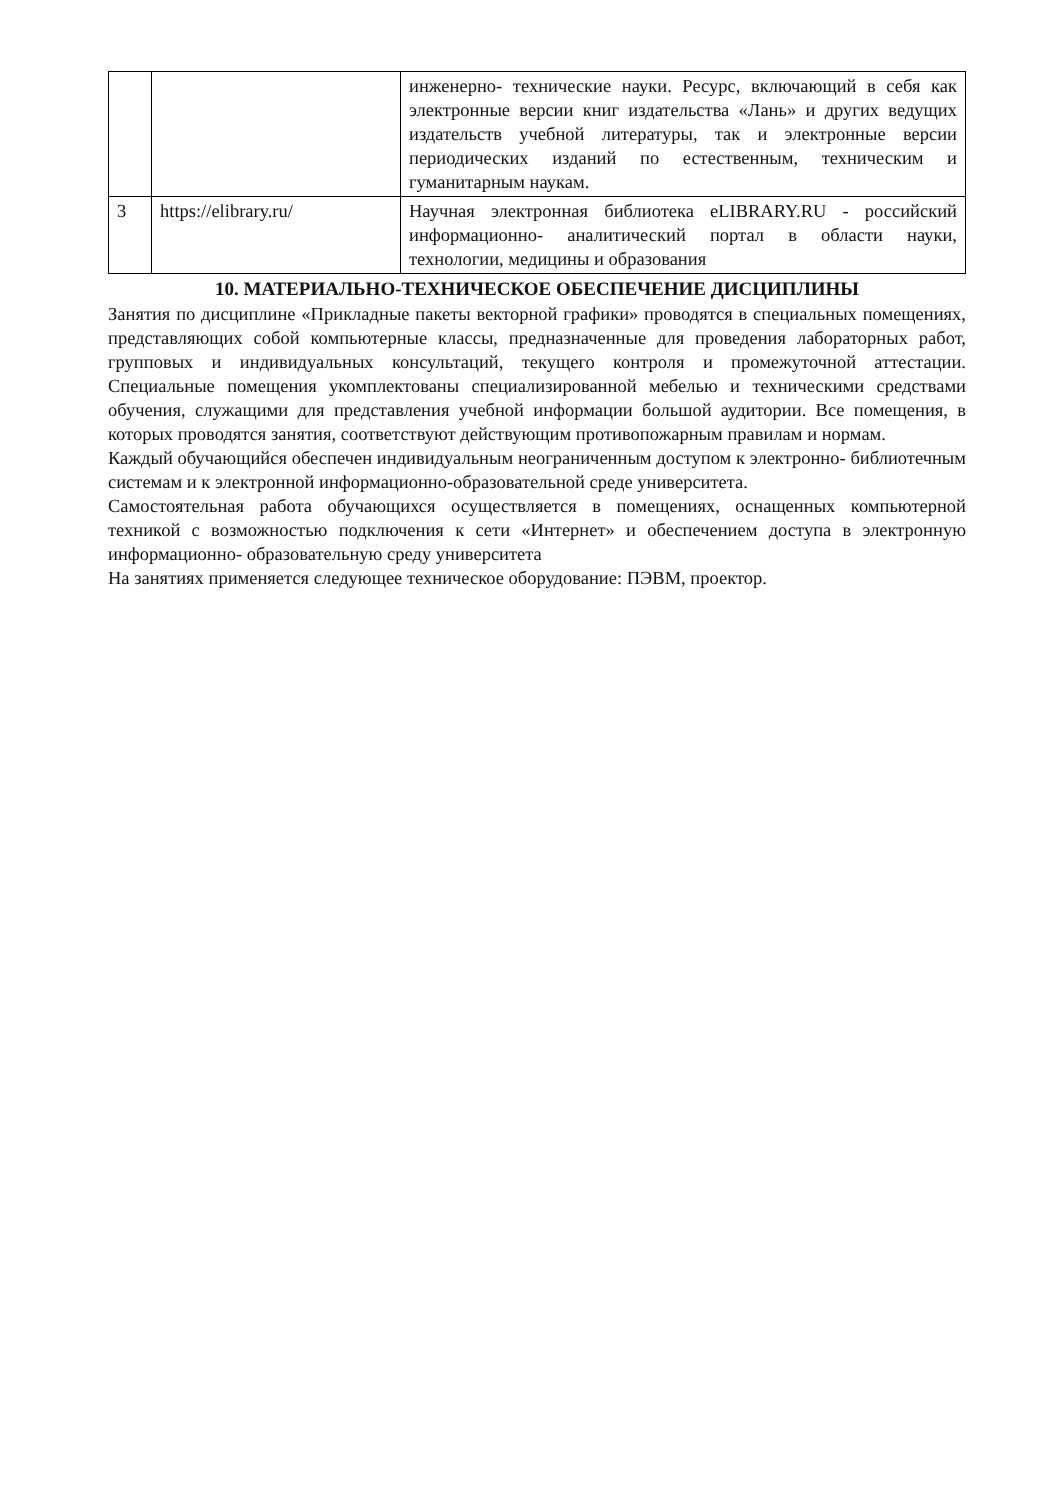| | | инженерно- технические науки. Ресурс, включающий в себя как электронные версии книг издательства «Лань» и других ведущих издательств учебной литературы, так и электронные версии периодических изданий по естественным, техническим и гуманитарным наукам. |
| 3 | https://elibrary.ru/ | Научная электронная библиотека eLIBRARY.RU - российский информационно- аналитический портал в области науки, технологии, медицины и образования |
10. МАТЕРИАЛЬНО-ТЕХНИЧЕСКОЕ ОБЕСПЕЧЕНИЕ ДИСЦИПЛИНЫ
Занятия по дисциплине «Прикладные пакеты векторной графики» проводятся в специальных помещениях, представляющих собой компьютерные классы, предназначенные для проведения лабораторных работ, групповых и индивидуальных консультаций, текущего контроля и промежуточной аттестации. Специальные помещения укомплектованы специализированной мебелью и техническими средствами обучения, служащими для представления учебной информации большой аудитории. Все помещения, в которых проводятся занятия, соответствуют действующим противопожарным правилам и нормам.
Каждый обучающийся обеспечен индивидуальным неограниченным доступом к электронно- библиотечным системам и к электронной информационно-образовательной среде университета.
Самостоятельная работа обучающихся осуществляется в помещениях, оснащенных компьютерной техникой с возможностью подключения к сети «Интернет» и обеспечением доступа в электронную информационно- образовательную среду университета
На занятиях применяется следующее техническое оборудование: ПЭВМ, проектор.